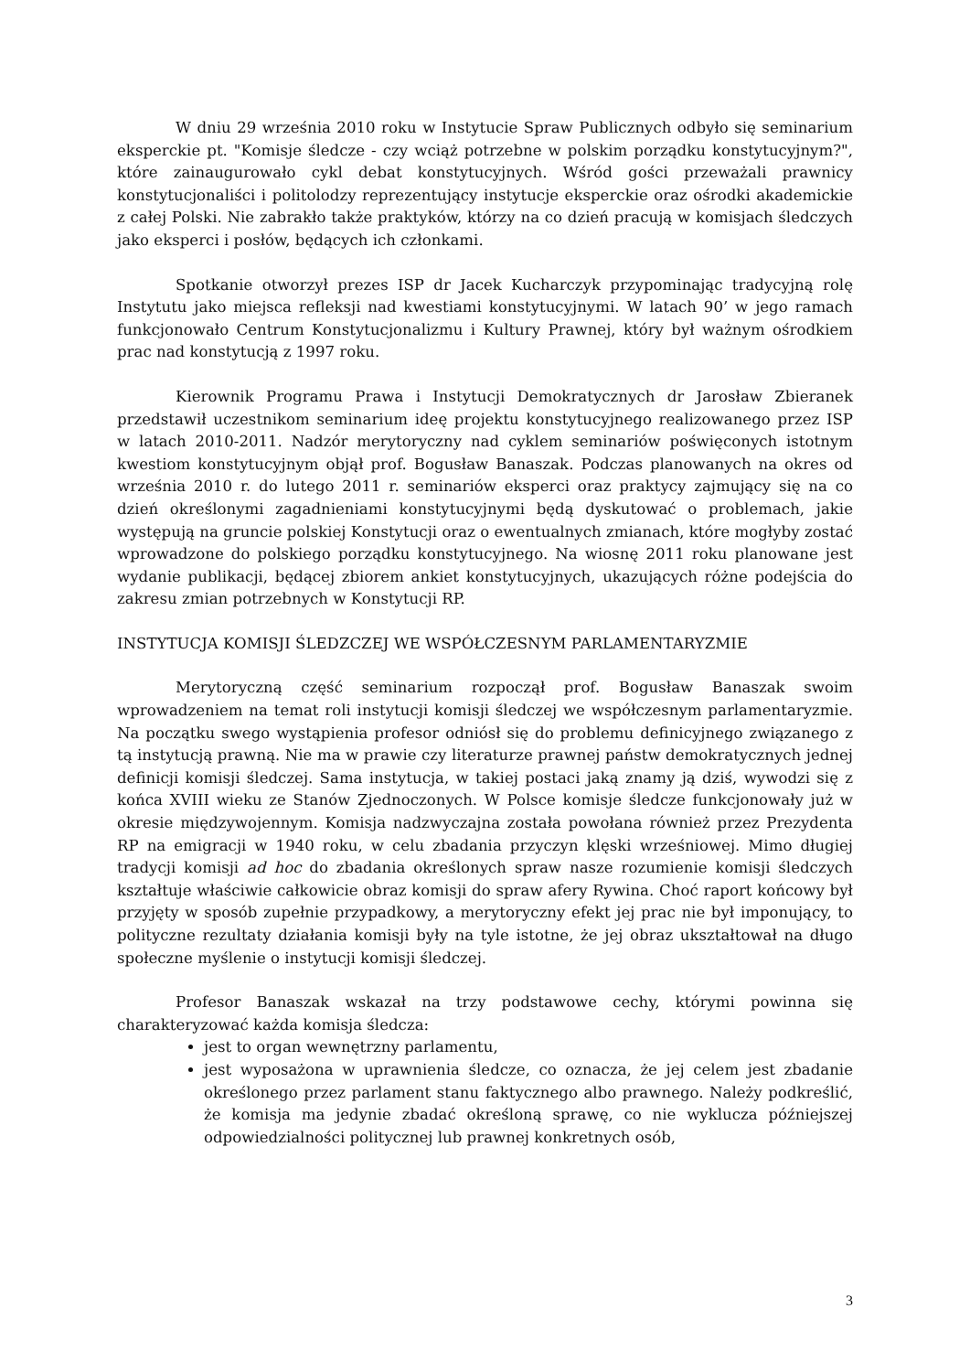W dniu 29 września 2010 roku w Instytucie Spraw Publicznych odbyło się seminarium eksperckie pt. "Komisje śledcze - czy wciąż potrzebne w polskim porządku konstytucyjnym?", które zainaugurowało cykl debat konstytucyjnych. Wśród gości przeważali prawnicy konstytucjonaliści i politolodzy reprezentujący instytucje eksperckie oraz ośrodki akademickie z całej Polski. Nie zabrakło także praktyków, którzy na co dzień pracują w komisjach śledczych jako eksperci i posłów, będących ich członkami.
Spotkanie otworzył prezes ISP dr Jacek Kucharczyk przypominając tradycyjną rolę Instytutu jako miejsca refleksji nad kwestiami konstytucyjnymi. W latach 90’ w jego ramach funkcjonowało Centrum Konstytucjonalizmu i Kultury Prawnej, który był ważnym ośrodkiem prac nad konstytucją z 1997 roku.
Kierownik Programu Prawa i Instytucji Demokratycznych dr Jarosław Zbieranek przedstawił uczestnikom seminarium ideę projektu konstytucyjnego realizowanego przez ISP w latach 2010-2011. Nadzór merytoryczny nad cyklem seminariów poświęconych istotnym kwestiom konstytucyjnym objął prof. Bogusław Banaszak. Podczas planowanych na okres od września 2010 r. do lutego 2011 r. seminariów eksperci oraz praktycy zajmujący się na co dzień określonymi zagadnieniami konstytucyjnymi będą dyskutować o problemach, jakie występują na gruncie polskiej Konstytucji oraz o ewentualnych zmianach, które mogłyby zostać wprowadzone do polskiego porządku konstytucyjnego. Na wiosnę 2011 roku planowane jest wydanie publikacji, będącej zbiorem ankiet konstytucyjnych, ukazujących różne podejścia do zakresu zmian potrzebnych w Konstytucji RP.
INSTYTUCJA KOMISJI ŚLEDZCZEJ WE WSPÓŁCZESNYM PARLAMENTARYZMIE
Merytoryczną część seminarium rozpoczął prof. Bogusław Banaszak swoim wprowadzeniem na temat roli instytucji komisji śledczej we współczesnym parlamentaryzmie. Na początku swego wystąpienia profesor odniósł się do problemu definicyjnego związanego z tą instytucją prawną. Nie ma w prawie czy literaturze prawnej państw demokratycznych jednej definicji komisji śledczej. Sama instytucja, w takiej postaci jaką znamy ją dziś, wywodzi się z końca XVIII wieku ze Stanów Zjednoczonych. W Polsce komisje śledcze funkcjonowały już w okresie międzywojennym. Komisja nadzwyczajna została powołana również przez Prezydenta RP na emigracji w 1940 roku, w celu zbadania przyczyn klęski wrześniowej. Mimo długiej tradycji komisji ad hoc do zbadania określonych spraw nasze rozumienie komisji śledczych kształtuje właściwie całkowicie obraz komisji do spraw afery Rywina. Choć raport końcowy był przyjęty w sposób zupełnie przypadkowy, a merytoryczny efekt jej prac nie był imponujący, to polityczne rezultaty działania komisji były na tyle istotne, że jej obraz ukształtował na długo społeczne myślenie o instytucji komisji śledczej.
Profesor Banaszak wskazał na trzy podstawowe cechy, którymi powinna się charakteryzować każda komisja śledcza:
jest to organ wewnętrzny parlamentu,
jest wyposażona w uprawnienia śledcze, co oznacza, że jej celem jest zbadanie określonego przez parlament stanu faktycznego albo prawnego. Należy podkreślić, że komisja ma jedynie zbadać określoną sprawę, co nie wyklucza późniejszej odpowiedzialności politycznej lub prawnej konkretnych osób,
3